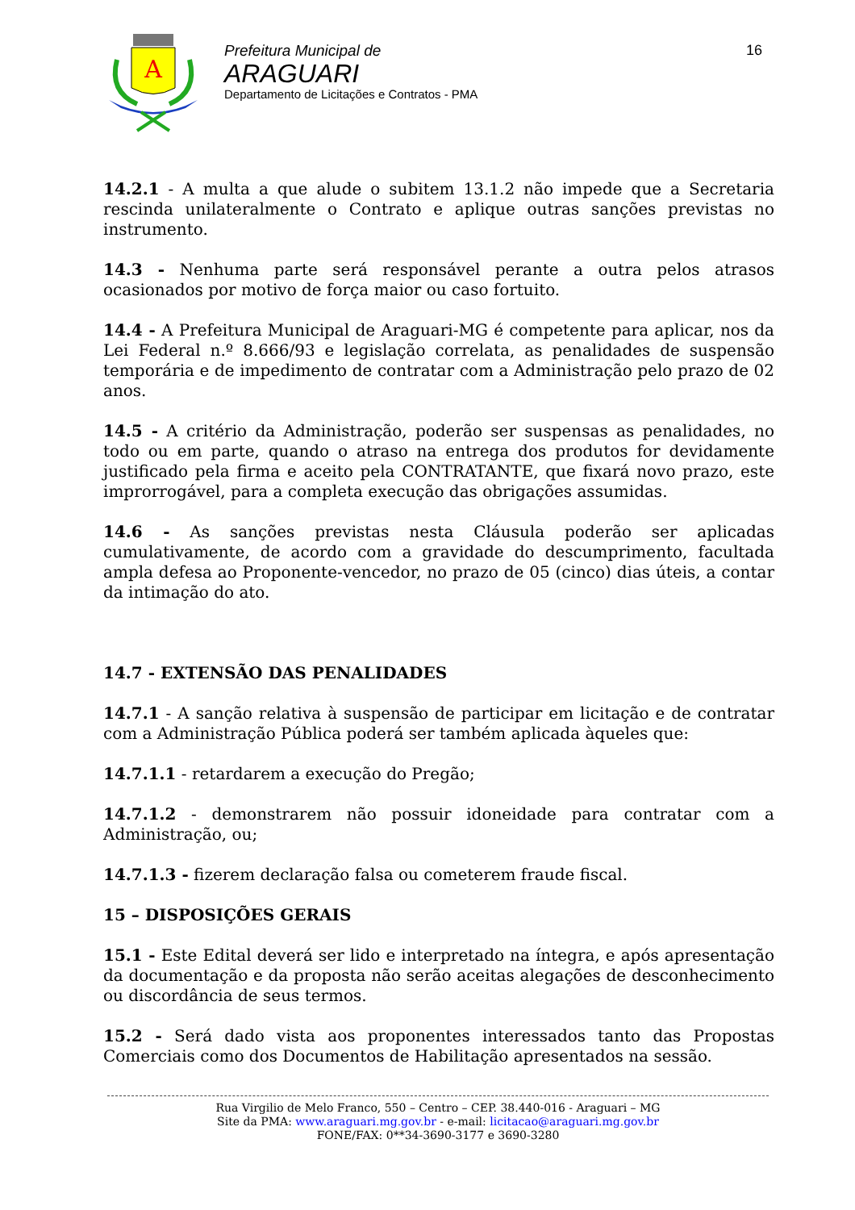A
Prefeitura Municipal de
ARAGUARI
Departamento de Licitações e Contratos - PMA
16
14.2.1 - A multa a que alude o subitem 13.1.2 não impede que a Secretaria rescinda unilateralmente o Contrato e aplique outras sanções previstas no instrumento.
14.3 - Nenhuma parte será responsável perante a outra pelos atrasos ocasionados por motivo de força maior ou caso fortuito.
14.4 - A Prefeitura Municipal de Araguari-MG é competente para aplicar, nos da Lei Federal n.º 8.666/93 e legislação correlata, as penalidades de suspensão temporária e de impedimento de contratar com a Administração pelo prazo de 02 anos.
14.5 - A critério da Administração, poderão ser suspensas as penalidades, no todo ou em parte, quando o atraso na entrega dos produtos for devidamente justificado pela firma e aceito pela CONTRATANTE, que fixará novo prazo, este improrrogável, para a completa execução das obrigações assumidas.
14.6 - As sanções previstas nesta Cláusula poderão ser aplicadas cumulativamente, de acordo com a gravidade do descumprimento, facultada ampla defesa ao Proponente-vencedor, no prazo de 05 (cinco) dias úteis, a contar da intimação do ato.
14.7 - EXTENSÃO DAS PENALIDADES
14.7.1 - A sanção relativa à suspensão de participar em licitação e de contratar com a Administração Pública poderá ser também aplicada àqueles que:
14.7.1.1 - retardarem a execução do Pregão;
14.7.1.2 - demonstrarem não possuir idoneidade para contratar com a Administração, ou;
14.7.1.3 - fizerem declaração falsa ou cometerem fraude fiscal.
15 – DISPOSIÇÕES GERAIS
15.1 - Este Edital deverá ser lido e interpretado na íntegra, e após apresentação da documentação e da proposta não serão aceitas alegações de desconhecimento ou discordância de seus termos.
15.2 - Será dado vista aos proponentes interessados tanto das Propostas Comerciais como dos Documentos de Habilitação apresentados na sessão.
Rua Virgilio de Melo Franco, 550 – Centro – CEP. 38.440-016 - Araguari – MG
Site da PMA: www.araguari.mg.gov.br - e-mail: licitacao@araguari.mg.gov.br
FONE/FAX: 0**34-3690-3177 e 3690-3280